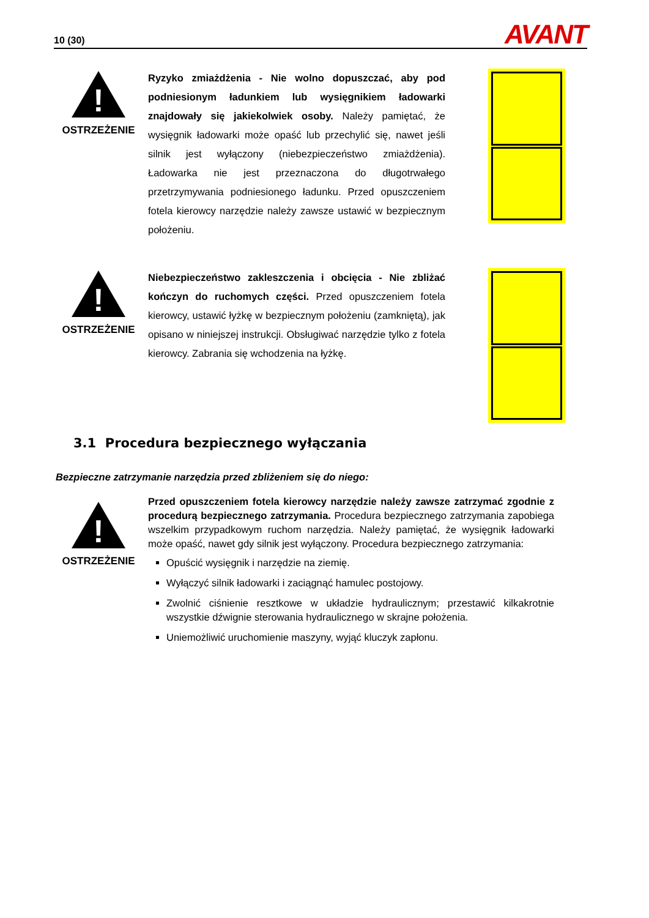10 (30) AVANT
!
OSTRZEŻENIE
Ryzyko zmiażdżenia - Nie wolno dopuszczać, aby pod podniesionym ładunkiem lub wysięgnikiem ładowarki znajdowały się jakiekolwiek osoby. Należy pamiętać, że wysięgnik ładowarki może opaść lub przechylić się, nawet jeśli silnik jest wyłączony (niebezpieczeństwo zmiażdżenia). Ładowarka nie jest przeznaczona do długotrwałego przetrzymywania podniesionego ładunku. Przed opuszczeniem fotela kierowcy narzędzie należy zawsze ustawić w bezpiecznym położeniu.
!
OSTRZEŻENIE
Niebezpieczeństwo zakleszczenia i obcięcia - Nie zbliżać kończyn do ruchomych części. Przed opuszczeniem fotela kierowcy, ustawić łyżkę w bezpiecznym położeniu (zamkniętą), jak opisano w niniejszej instrukcji. Obsługiwać narzędzie tylko z fotela kierowcy. Zabrania się wchodzenia na łyżkę.
3.1 Procedura bezpiecznego wyłączania
Bezpieczne zatrzymanie narzędzia przed zbliżeniem się do niego:
!
OSTRZEŻENIE
Przed opuszczeniem fotela kierowcy narzędzie należy zawsze zatrzymać zgodnie z procedurą bezpiecznego zatrzymania. Procedura bezpiecznego zatrzymania zapobiega wszelkim przypadkowym ruchom narzędzia. Należy pamiętać, że wysięgnik ładowarki może opaść, nawet gdy silnik jest wyłączony. Procedura bezpiecznego zatrzymania:
Opuścić wysięgnik i narzędzie na ziemię.
Wyłączyć silnik ładowarki i zaciągnąć hamulec postojowy.
Zwolnić ciśnienie resztkowe w układzie hydraulicznym; przestawić kilkakrotnie wszystkie dźwignie sterowania hydraulicznego w skrajne położenia.
Uniemożliwić uruchomienie maszyny, wyjąć kluczyk zapłonu.